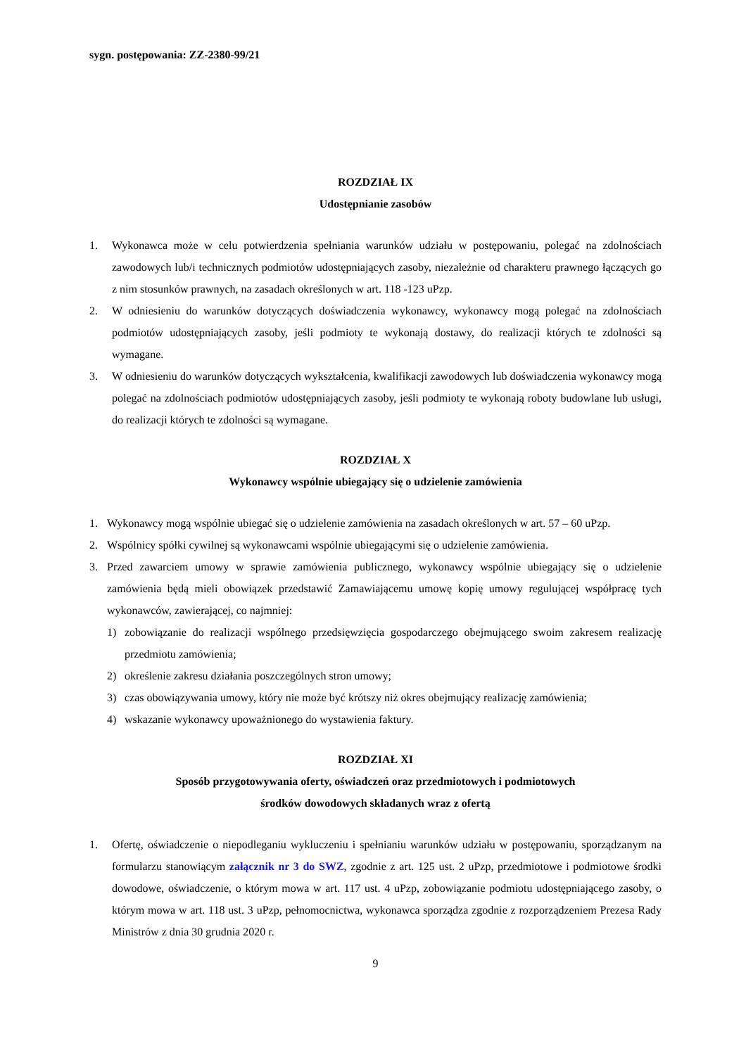sygn. postępowania: ZZ-2380-99/21
ROZDZIAŁ IX
Udostępnianie zasobów
1. Wykonawca może w celu potwierdzenia spełniania warunków udziału w postępowaniu, polegać na zdolnościach zawodowych lub/i technicznych podmiotów udostępniających zasoby, niezależnie od charakteru prawnego łączących go z nim stosunków prawnych, na zasadach określonych w art. 118 -123 uPzp.
2. W odniesieniu do warunków dotyczących doświadczenia wykonawcy, wykonawcy mogą polegać na zdolnościach podmiotów udostępniających zasoby, jeśli podmioty te wykonają dostawy, do realizacji których te zdolności są wymagane.
3. W odniesieniu do warunków dotyczących wykształcenia, kwalifikacji zawodowych lub doświadczenia wykonawcy mogą polegać na zdolnościach podmiotów udostępniających zasoby, jeśli podmioty te wykonają roboty budowlane lub usługi, do realizacji których te zdolności są wymagane.
ROZDZIAŁ X
Wykonawcy wspólnie ubiegający się o udzielenie zamówienia
1. Wykonawcy mogą wspólnie ubiegać się o udzielenie zamówienia na zasadach określonych w art. 57 – 60 uPzp.
2. Wspólnicy spółki cywilnej są wykonawcami wspólnie ubiegającymi się o udzielenie zamówienia.
3. Przed zawarciem umowy w sprawie zamówienia publicznego, wykonawcy wspólnie ubiegający się o udzielenie zamówienia będą mieli obowiązek przedstawić Zamawiającemu umowę kopię umowy regulującej współpracę tych wykonawców, zawierającej, co najmniej:
1) zobowiązanie do realizacji wspólnego przedsięwzięcia gospodarczego obejmującego swoim zakresem realizację przedmiotu zamówienia;
2) określenie zakresu działania poszczególnych stron umowy;
3) czas obowiązywania umowy, który nie może być krótszy niż okres obejmujący realizację zamówienia;
4) wskazanie wykonawcy upoważnionego do wystawienia faktury.
ROZDZIAŁ XI
Sposób przygotowywania oferty, oświadczeń oraz przedmiotowych i podmiotowych
środków dowodowych składanych wraz z ofertą
1. Ofertę, oświadczenie o niepodleganiu wykluczeniu i spełnianiu warunków udziału w postępowaniu, sporządzanym na formularzu stanowiącym załącznik nr 3 do SWZ, zgodnie z art. 125 ust. 2 uPzp, przedmiotowe i podmiotowe środki dowodowe, oświadczenie, o którym mowa w art. 117 ust. 4 uPzp, zobowiązanie podmiotu udostępniającego zasoby, o którym mowa w art. 118 ust. 3 uPzp, pełnomocnictwa, wykonawca sporządza zgodnie z rozporządzeniem Prezesa Rady Ministrów z dnia 30 grudnia 2020 r.
9